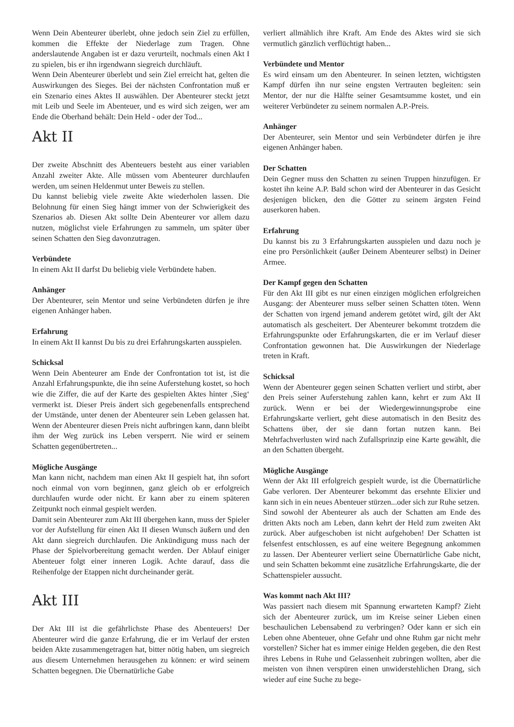Wenn Dein Abenteurer überlebt, ohne jedoch sein Ziel zu erfüllen, kommen die Effekte der Niederlage zum Tragen. Ohne anderslautende Angaben ist er dazu verurteilt, nochmals einen Akt I zu spielen, bis er ihn irgendwann siegreich durchläuft.
Wenn Dein Abenteurer überlebt und sein Ziel erreicht hat, gelten die Auswirkungen des Sieges. Bei der nächsten Confrontation muß er ein Szenario eines Aktes II auswählen. Der Abenteurer steckt jetzt mit Leib und Seele im Abenteuer, und es wird sich zeigen, wer am Ende die Oberhand behält: Dein Held - oder der Tod...
Akt II
Der zweite Abschnitt des Abenteuers besteht aus einer variablen Anzahl zweiter Akte. Alle müssen vom Abenteurer durchlaufen werden, um seinen Heldenmut unter Beweis zu stellen.
Du kannst beliebig viele zweite Akte wiederholen lassen. Die Belohnung für einen Sieg hängt immer von der Schwierigkeit des Szenarios ab. Diesen Akt sollte Dein Abenteurer vor allem dazu nutzen, möglichst viele Erfahrungen zu sammeln, um später über seinen Schatten den Sieg davonzutragen.
Verbündete
In einem Akt II darfst Du beliebig viele Verbündete haben.
Anhänger
Der Abenteurer, sein Mentor und seine Verbündeten dürfen je ihre eigenen Anhänger haben.
Erfahrung
In einem Akt II kannst Du bis zu drei Erfahrungskarten ausspielen.
Schicksal
Wenn Dein Abenteurer am Ende der Confrontation tot ist, ist die Anzahl Erfahrungspunkte, die ihn seine Auferstehung kostet, so hoch wie die Ziffer, die auf der Karte des gespielten Aktes hinter ‚Sieg‘ vermerkt ist. Dieser Preis ändert sich gegebenenfalls entsprechend der Umstände, unter denen der Abenteurer sein Leben gelassen hat. Wenn der Abenteurer diesen Preis nicht aufbringen kann, dann bleibt ihm der Weg zurück ins Leben versperrt. Nie wird er seinem Schatten gegenübertreten...
Mögliche Ausgänge
Man kann nicht, nachdem man einen Akt II gespielt hat, ihn sofort noch einmal von vorn beginnen, ganz gleich ob er erfolgreich durchlaufen wurde oder nicht. Er kann aber zu einem späteren Zeitpunkt noch einmal gespielt werden.
Damit sein Abenteurer zum Akt III übergehen kann, muss der Spieler vor der Aufstellung für einen Akt II diesen Wunsch äußern und den Akt dann siegreich durchlaufen. Die Ankündigung muss nach der Phase der Spielvorbereitung gemacht werden. Der Ablauf einiger Abenteuer folgt einer inneren Logik. Achte darauf, dass die Reihenfolge der Etappen nicht durcheinander gerät.
Akt III
Der Akt III ist die gefährlichste Phase des Abenteuers! Der Abenteurer wird die ganze Erfahrung, die er im Verlauf der ersten beiden Akte zusammengetragen hat, bitter nötig haben, um siegreich aus diesem Unternehmen herausgehen zu können: er wird seinem Schatten begegnen. Die Übernatürliche Gabe
verliert allmählich ihre Kraft. Am Ende des Aktes wird sie sich vermutlich gänzlich verflüchtigt haben...
Verbündete und Mentor
Es wird einsam um den Abenteurer. In seinen letzten, wichtigsten Kampf dürfen ihn nur seine engsten Vertrauten begleiten: sein Mentor, der nur die Hälfte seiner Gesamtsumme kostet, und ein weiterer Verbündeter zu seinem normalen A.P.-Preis.
Anhänger
Der Abenteurer, sein Mentor und sein Verbündeter dürfen je ihre eigenen Anhänger haben.
Der Schatten
Dein Gegner muss den Schatten zu seinen Truppen hinzufügen. Er kostet ihn keine A.P. Bald schon wird der Abenteurer in das Gesicht desjenigen blicken, den die Götter zu seinem ärgsten Feind auserkoren haben.
Erfahrung
Du kannst bis zu 3 Erfahrungskarten ausspielen und dazu noch je eine pro Persönlichkeit (außer Deinem Abenteurer selbst) in Deiner Armee.
Der Kampf gegen den Schatten
Für den Akt III gibt es nur einen einzigen möglichen erfolgreichen Ausgang: der Abenteurer muss selber seinen Schatten töten. Wenn der Schatten von irgend jemand anderem getötet wird, gilt der Akt automatisch als gescheitert. Der Abenteurer bekommt trotzdem die Erfahrungspunkte oder Erfahrungskarten, die er im Verlauf dieser Confrontation gewonnen hat. Die Auswirkungen der Niederlage treten in Kraft.
Schicksal
Wenn der Abenteurer gegen seinen Schatten verliert und stirbt, aber den Preis seiner Auferstehung zahlen kann, kehrt er zum Akt II zurück. Wenn er bei der Wiedergewinnungsprobe eine Erfahrungskarte verliert, geht diese automatisch in den Besitz des Schattens über, der sie dann fortan nutzen kann. Bei Mehrfachverlusten wird nach Zufallsprinzip eine Karte gewählt, die an den Schatten übergeht.
Mögliche Ausgänge
Wenn der Akt III erfolgreich gespielt wurde, ist die Übernatürliche Gabe verloren. Der Abenteurer bekommt das ersehnte Elixier und kann sich in ein neues Abenteuer stürzen...oder sich zur Ruhe setzen.
Sind sowohl der Abenteurer als auch der Schatten am Ende des dritten Akts noch am Leben, dann kehrt der Held zum zweiten Akt zurück. Aber aufgeschoben ist nicht aufgehoben! Der Schatten ist felsenfest entschlossen, es auf eine weitere Begegnung ankommen zu lassen. Der Abenteurer verliert seine Übernatürliche Gabe nicht, und sein Schatten bekommt eine zusätzliche Erfahrungskarte, die der Schattenspieler aussucht.
Was kommt nach Akt III?
Was passiert nach diesem mit Spannung erwarteten Kampf? Zieht sich der Abenteurer zurück, um im Kreise seiner Lieben einen beschaulichen Lebensabend zu verbringen? Oder kann er sich ein Leben ohne Abenteuer, ohne Gefahr und ohne Ruhm gar nicht mehr vorstellen? Sicher hat es immer einige Helden gegeben, die den Rest ihres Lebens in Ruhe und Gelassenheit zubringen wollten, aber die meisten von ihnen verspüren einen unwiderstehlichen Drang, sich wieder auf eine Suche zu bege-